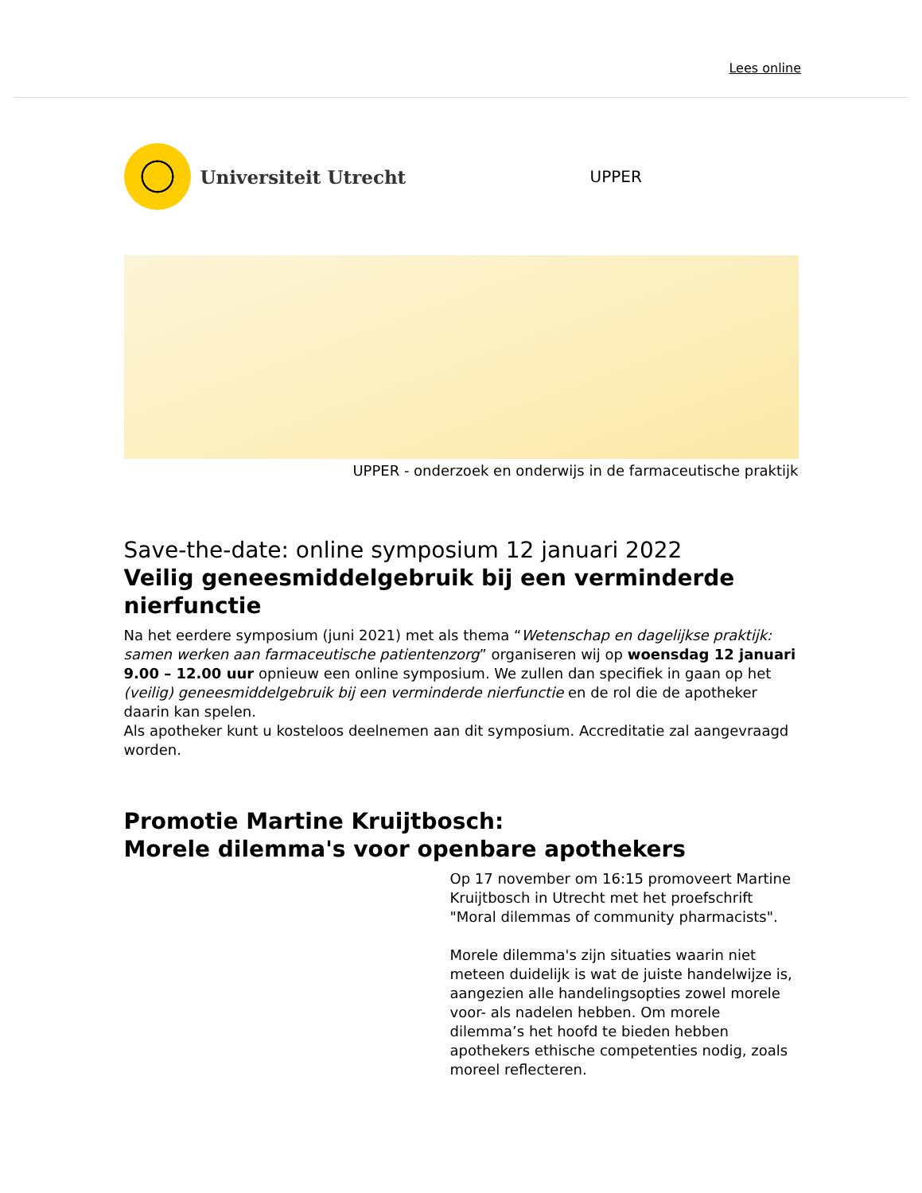Lees online
Universiteit Utrecht
UPPER
UPPER - onderzoek en onderwijs in de farmaceutische praktijk
Save-the-date: online symposium 12 januari 2022
Veilig geneesmiddelgebruik bij een verminderde nierfunctie
Na het eerdere symposium (juni 2021) met als thema “Wetenschap en dagelijkse praktijk: samen werken aan farmaceutische patientenzorg” organiseren wij op woensdag 12 januari 9.00 – 12.00 uur opnieuw een online symposium. We zullen dan specifiek in gaan op het (veilig) geneesmiddelgebruik bij een verminderde nierfunctie en de rol die de apotheker daarin kan spelen.
Als apotheker kunt u kosteloos deelnemen aan dit symposium. Accreditatie zal aangevraagd worden.
Promotie Martine Kruijtbosch:
Morele dilemma's voor openbare apothekers
Op 17 november om 16:15 promoveert Martine Kruijtbosch in Utrecht met het proefschrift "Moral dilemmas of community pharmacists".
Morele dilemma's zijn situaties waarin niet meteen duidelijk is wat de juiste handelwijze is, aangezien alle handelingsopties zowel morele voor- als nadelen hebben. Om morele dilemma’s het hoofd te bieden hebben apothekers ethische competenties nodig, zoals moreel reflecteren.